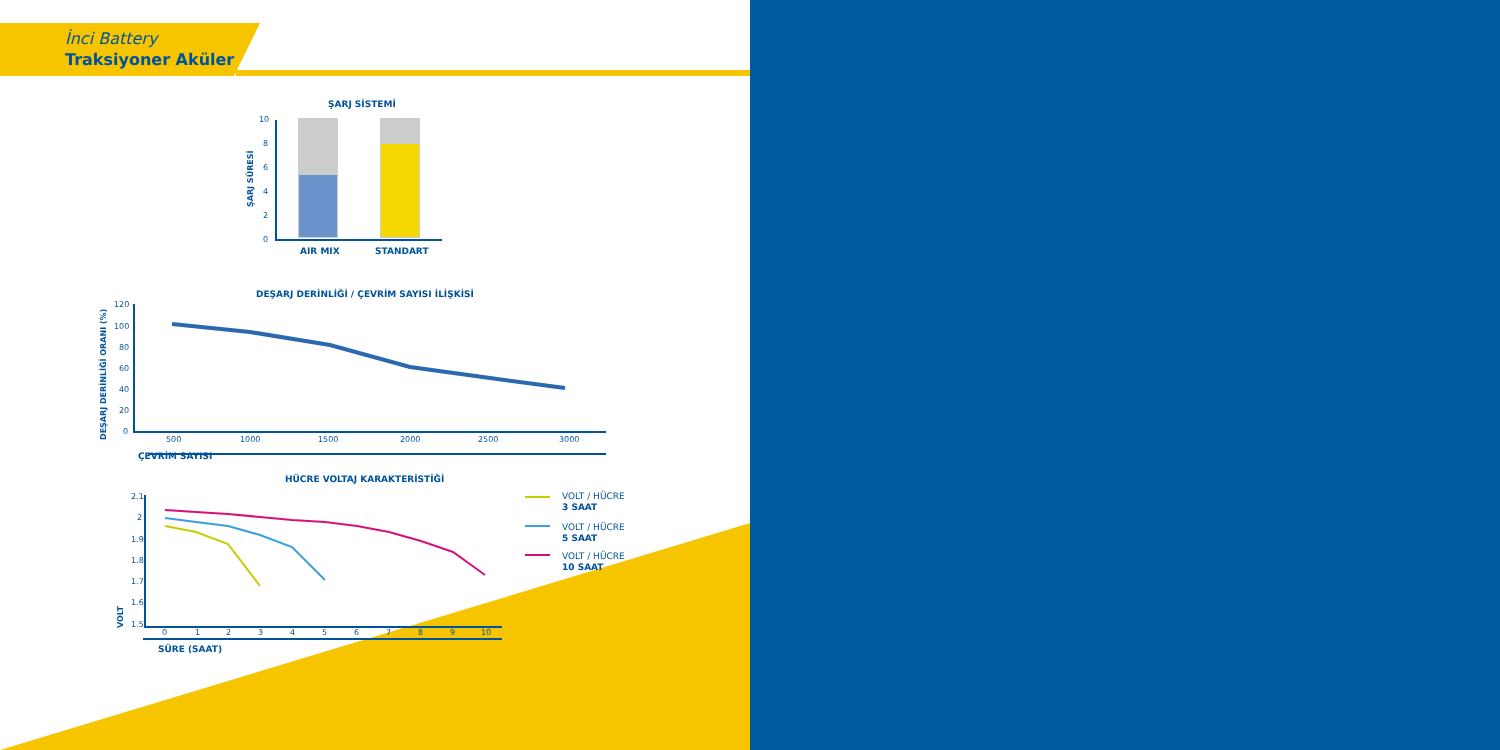ŞARJ SİSTEMİ
DEŞARJ DERİNLİĞİ / ÇEVRİM SAYISI İLİŞKİSİ
HÜCRE VOLTAJ KARAKTERİSTİĞİ
AIR MIX
STANDART
ÇEVRİM SAYISI
SÜRE (SAAT)
VOLT / HÜCRE
3 SAAT
VOLT / HÜCRE
5 SAAT
VOLT / HÜCRE
10 SAAT
10
8
6
4
2
0
120
100
80
60
40
20
0
500
1000
1500
2000
2500
3000
2.1
2
1.9
1.8
1.7
1.6
1.5
0
1
2
3
4
5
6
7
8
9
10
ŞARJ SÜRESİ
DEŞARJ DERİNLİĞİ ORANI (%)
VOLT
İnci Battery
Traksiyoner Aküler